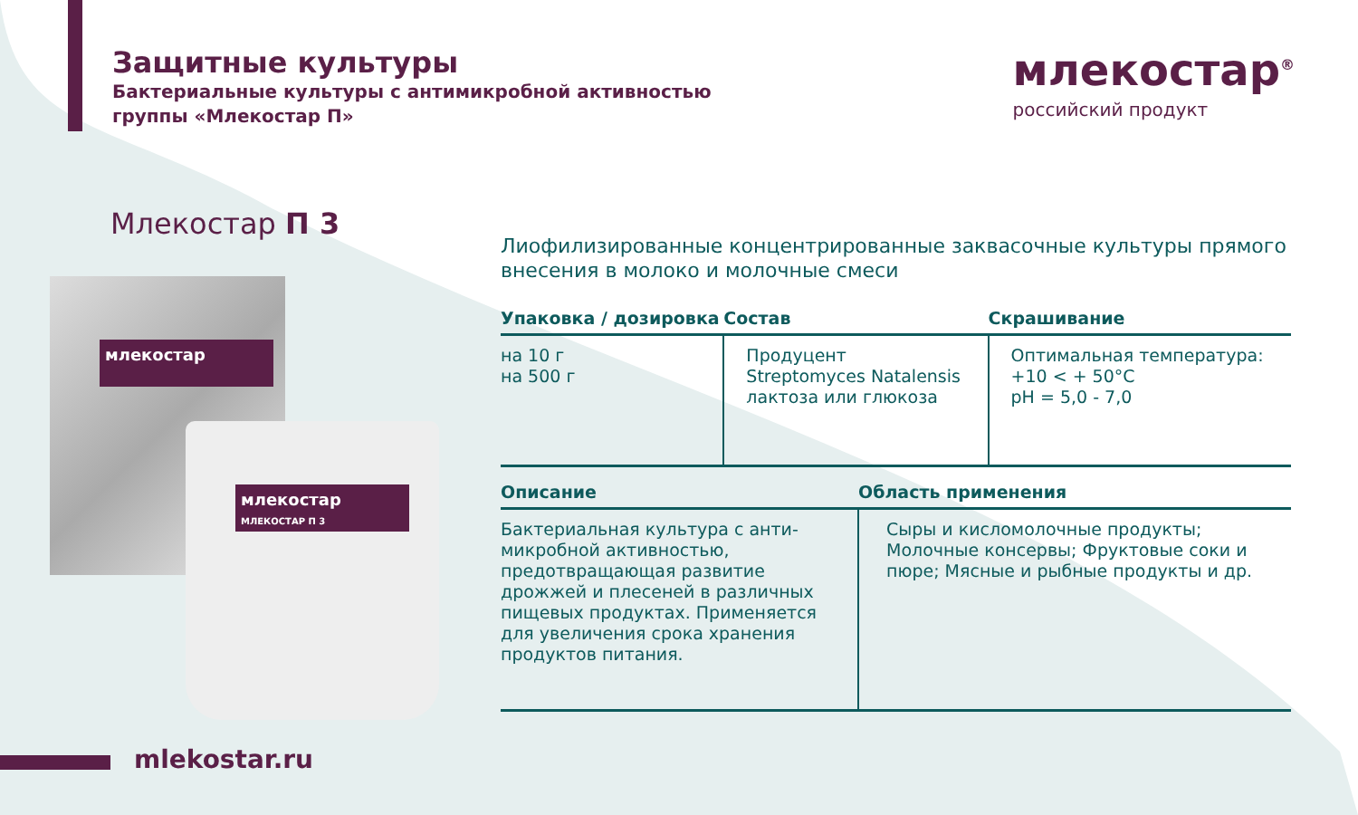Защитные культуры
Бактериальные культуры с антимикробной активностью
группы «Млекостар П»
млекостар<sup>®</sup>
российский продукт
Млекостар П 3
млекостар
млекостар
МЛЕКОСТАР П 3
Лиофилизированные концентрированные заквасочные культуры прямого внесения в молоко и молочные смеси
| Упаковка / дозировка | Состав | Скрашивание |
| --- | --- | --- |
| на 10 г на 500 г | Продуцент Streptomyces Natalensis лактоза или глюкоза | Оптимальная температура: +10 < + 50°С pH = 5,0 - 7,0 |
| Описание | Область применения |
| --- | --- |
| Бактериальная культура с анти-микробной активностью, предотвращающая развитие дрожжей и плесеней в различных пищевых продуктах. Применяется для увеличения срока хранения продуктов питания. | Сыры и кисломолочные продукты; Молочные консервы; Фруктовые соки и пюре; Мясные и рыбные продукты и др. |
mlekostar.ru